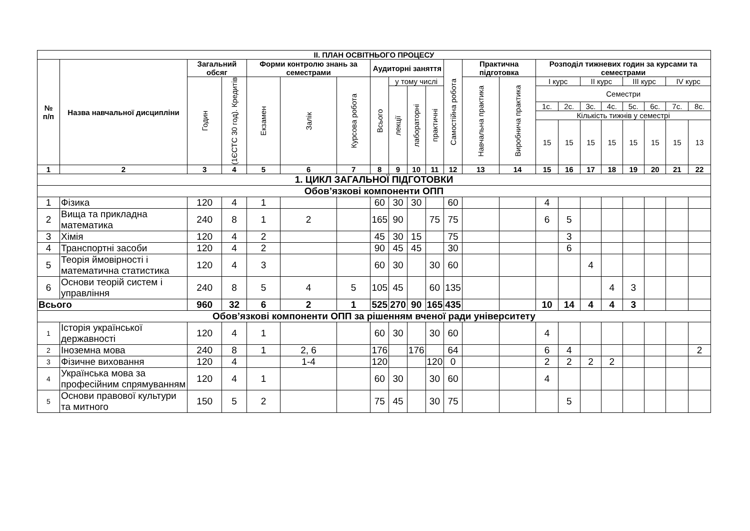| ІІ. ПЛАН ОСВІТНЬОГО ПРОЦЕСУ | | | | | | | | | | | | | | | | | | | | | |
| № п/п | Назва навчальної дисципліни | Загальний обсяг | | Форми контролю знань за семестрами | | | Аудиторні заняття | | | | Самостійна робота | Практична підготовка | | Розподіл тижневих годин за курсами та семестрами | | | | | | | |
| | | Годин | (1ЄСТС 30 год). Кредитів | Екзамен | Залік | Курсова робота | Всього | у тому числі | | | | Навчальна практика | Виробнича практика | І курс | | ІІ курс | | ІІІ курс | | IV курс | |
| | | | | | | | | лекції | лабораторні | практичні | | | | Семестри | | | | | | | |
| | | | | | | | | | | | | | | 1с. | 2с. | 3с. | 4с. | 5с. | 6с. | 7с. | 8с. |
| | | | | | | | | | | | | | | Кількість тижнів у семестрі | | | | | | | |
| | | | | | | | | | | | | | | 15 | 15 | 15 | 15 | 15 | 15 | 15 | 13 |
| 1 | 2 | 3 | 4 | 5 | 6 | 7 | 8 | 9 | 10 | 11 | 12 | 13 | 14 | 15 | 16 | 17 | 18 | 19 | 20 | 21 | 22 |
| 1. ЦИКЛ ЗАГАЛЬНОЇ ПІДГОТОВКИ | | | | | | | | | | | | | | | | | | | | | |
| Обов’язкові компоненти ОПП | | | | | | | | | | | | | | | | | | | | | |
| 1 | Фізика | 120 | 4 | 1 | | | 60 | 30 | 30 | | 60 | | | 4 | | | | | | | |
| 2 | Вища та прикладна математика | 240 | 8 | 1 | 2 | | 165 | 90 | | 75 | 75 | | | 6 | 5 | | | | | | |
| 3 | Хімія | 120 | 4 | 2 | | | 45 | 30 | 15 | | 75 | | | | 3 | | | | | | |
| 4 | Транспортні засоби | 120 | 4 | 2 | | | 90 | 45 | 45 | | 30 | | | | 6 | | | | | | |
| 5 | Теорія ймовірності і математична статистика | 120 | 4 | 3 | | | 60 | 30 | | 30 | 60 | | | | | 4 | | | | | |
| 6 | Основи теорій систем і управління | 240 | 8 | 5 | 4 | 5 | 105 | 45 | | 60 | 135 | | | | | | 4 | 3 | | | |
| Всього | | 960 | 32 | 6 | 2 | 1 | 525 | 270 | 90 | 165 | 435 | | | 10 | 14 | 4 | 4 | 3 | | | |
| Обов’язкові компоненти ОПП за рішенням вченої ради університету | | | | | | | | | | | | | | | | | | | | | |
| 1 | Історія української державності | 120 | 4 | 1 | | | 60 | 30 | | 30 | 60 | | | 4 | | | | | | | |
| 2 | Іноземна мова | 240 | 8 | 1 | 2, 6 | | 176 | | 176 | | 64 | | | 6 | 4 | | | | | | 2 |
| 3 | Фізичне виховання | 120 | 4 | | 1-4 | | 120 | | | 120 | 0 | | | 2 | 2 | 2 | 2 | | | | |
| 4 | Українська мова за професійним спрямуванням | 120 | 4 | 1 | | | 60 | 30 | | 30 | 60 | | | 4 | | | | | | | |
| 5 | Основи правової культури та митного | 150 | 5 | 2 | | | 75 | 45 | | 30 | 75 | | | | 5 | | | | | | |